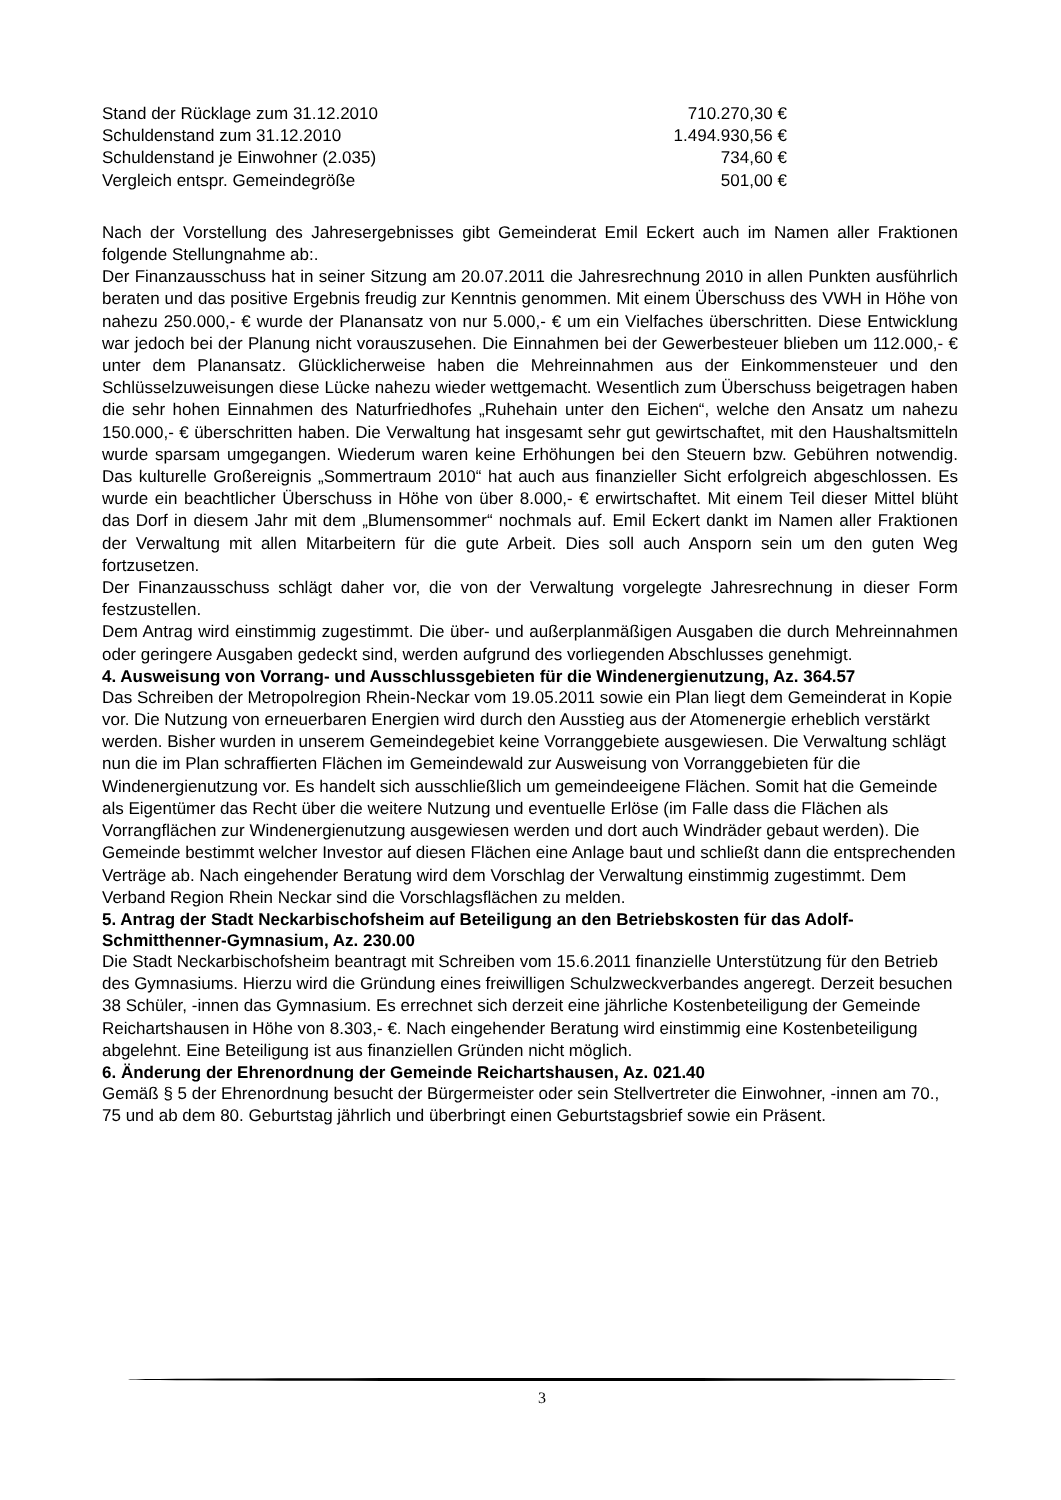| Stand der Rücklage zum 31.12.2010 | 710.270,30 € |
| Schuldenstand zum 31.12.2010 | 1.494.930,56 € |
| Schuldenstand je Einwohner (2.035) | 734,60 € |
| Vergleich entspr. Gemeindegröße | 501,00 € |
Nach der Vorstellung des Jahresergebnisses gibt Gemeinderat Emil Eckert auch im Namen aller Fraktionen folgende Stellungnahme ab:.
Der Finanzausschuss hat in seiner Sitzung am 20.07.2011 die Jahresrechnung 2010 in allen Punkten ausführlich beraten und das positive Ergebnis freudig zur Kenntnis genommen. Mit einem Überschuss des VWH in Höhe von nahezu 250.000,- € wurde der Planansatz von nur 5.000,- € um ein Vielfaches überschritten. Diese Entwicklung war jedoch bei der Planung nicht vorauszusehen. Die Einnahmen bei der Gewerbesteuer blieben um 112.000,- € unter dem Planansatz. Glücklicherweise haben die Mehreinnahmen aus der Einkommensteuer und den Schlüsselzuweisungen diese Lücke nahezu wieder wettgemacht. Wesentlich zum Überschuss beigetragen haben die sehr hohen Einnahmen des Naturfriedhofes „Ruhehain unter den Eichen“, welche den Ansatz um nahezu 150.000,- € überschritten haben. Die Verwaltung hat insgesamt sehr gut gewirtschaftet, mit den Haushaltsmitteln wurde sparsam umgegangen. Wiederum waren keine Erhöhungen bei den Steuern bzw. Gebühren notwendig. Das kulturelle Großereignis „Sommertraum 2010“ hat auch aus finanzieller Sicht erfolgreich abgeschlossen. Es wurde ein beachtlicher Überschuss in Höhe von über 8.000,- € erwirtschaftet. Mit einem Teil dieser Mittel blüht das Dorf in diesem Jahr mit dem „Blumensommer“ nochmals auf. Emil Eckert dankt im Namen aller Fraktionen der Verwaltung mit allen Mitarbeitern für die gute Arbeit. Dies soll auch Ansporn sein um den guten Weg fortzusetzen.
Der Finanzausschuss schlägt daher vor, die von der Verwaltung vorgelegte Jahresrechnung in dieser Form festzustellen.
Dem Antrag wird einstimmig zugestimmt. Die über- und außerplanmäßigen Ausgaben die durch Mehreinnahmen oder geringere Ausgaben gedeckt sind, werden aufgrund des vorliegenden Abschlusses genehmigt.
4. Ausweisung von Vorrang- und Ausschlussgebieten für die Windenergienutzung, Az. 364.57
Das Schreiben der Metropolregion Rhein-Neckar vom 19.05.2011 sowie ein Plan liegt dem Gemeinderat in Kopie vor. Die Nutzung von erneuerbaren Energien wird durch den Ausstieg aus der Atomenergie erheblich verstärkt werden. Bisher wurden in unserem Gemeindegebiet keine Vorranggebiete ausgewiesen. Die Verwaltung schlägt nun die im Plan schraffierten Flächen im Gemeindewald zur Ausweisung von Vorranggebieten für die Windenergienutzung vor. Es handelt sich ausschließlich um gemeindeeigene Flächen. Somit hat die Gemeinde als Eigentümer das Recht über die weitere Nutzung und eventuelle Erlöse (im Falle dass die Flächen als Vorrangflächen zur Windenergienutzung ausgewiesen werden und dort auch Windräder gebaut werden). Die Gemeinde bestimmt welcher Investor auf diesen Flächen eine Anlage baut und schließt dann die entsprechenden Verträge ab. Nach eingehender Beratung wird dem Vorschlag der Verwaltung einstimmig zugestimmt. Dem Verband Region Rhein Neckar sind die Vorschlagsflächen zu melden.
5. Antrag der Stadt Neckarbischofsheim auf Beteiligung an den Betriebskosten für das Adolf-Schmitthenner-Gymnasium, Az. 230.00
Die Stadt Neckarbischofsheim beantragt mit Schreiben vom 15.6.2011 finanzielle Unterstützung für den Betrieb des Gymnasiums. Hierzu wird die Gründung eines freiwilligen Schulzweckverbandes angeregt. Derzeit besuchen 38 Schüler, -innen das Gymnasium. Es errechnet sich derzeit eine jährliche Kostenbeteiligung der Gemeinde Reichartshausen in Höhe von 8.303,- €. Nach eingehender Beratung wird einstimmig eine Kostenbeteiligung abgelehnt. Eine Beteiligung ist aus finanziellen Gründen nicht möglich.
6. Änderung der Ehrenordnung der Gemeinde Reichartshausen, Az. 021.40
Gemäß § 5 der Ehrenordnung besucht der Bürgermeister oder sein Stellvertreter die Einwohner, -innen am 70., 75 und ab dem 80. Geburtstag jährlich und überbringt einen Geburtstagsbrief sowie ein Präsent.
3